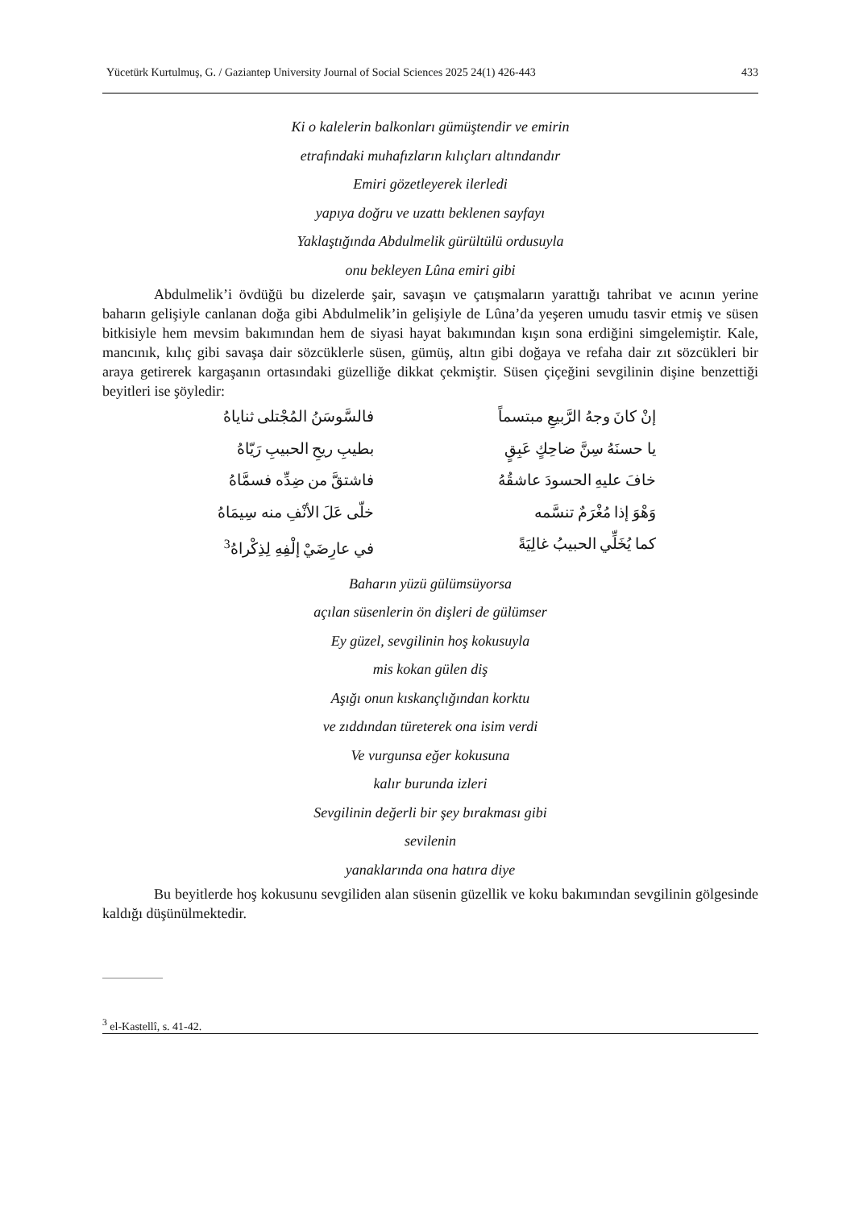Yücetürk Kurtulmuş, G. / Gaziantep University Journal of Social Sciences 2025 24(1) 426-443 433
Ki o kalelerin balkonları gümüştendir ve emirin
etrafındaki muhafızların kılıçları altındandır
Emiri gözetleyerek ilerledi
yapıya doğru ve uzattı beklenen sayfayı
Yaklaştığında Abdulmelik gürültülü ordusuyla
onu bekleyen Lûna emiri gibi
Abdulmelik’i övdüğü bu dizelerde şair, savaşın ve çatışmaların yarattığı tahribat ve acının yerine baharın gelişiyle canlanan doğa gibi Abdulmelik’in gelişiyle de Lûna’da yeşeren umudu tasvir etmiş ve süsen bitkisiyle hem mevsim bakımından hem de siyasi hayat bakımından kışın sona erdiğini simgelemiştir. Kale, mancınık, kılıç gibi savaşa dair sözcüklerle süsen, gümüş, altın gibi doğaya ve refaha dair zıt sözcükleri bir araya getirerek kargaşanın ortasındaki güzelliğe dikkat çekmiştir. Süsen çiçeğini sevgilinin dişine benzettiği beyitleri ise şöyledir:
إنْ كانَ وجهُ الرَّبيعِ مبتسماً
فالسَّوسَنُ المُجْتلى ثناياهُ
يا حسنَهُ سِنَّ ضاحِكٍ عَبِقٍ
بطيبِ ريحِ الحبيبِ رَيّاهُ
خافَ عليهِ الحسودَ عاشقُهُ
فاشتقَّ من ضِدِّه فسمَّاهُ
وَهْوَ إذا مُغْرَمٌ تنسَّمه
خلّى عَلَ الأنْفِ منه سِيمَاهُ
كما يُخَلِّي الحبيبُ غالِيَةً
في عارِضَيْ إلْفِهِ لِذِكْراهُ<sup>3</sup>
Baharın yüzü gülümsüyorsa
açılan süsenlerin ön dişleri de gülümser
Ey güzel, sevgilinin hoş kokusuyla
mis kokan gülen diş
Aşığı onun kıskançlığından korktu
ve zıddından türeterek ona isim verdi
Ve vurgunsa eğer kokusuna
kalır burunda izleri
Sevgilinin değerli bir şey bırakması gibi
sevilenin
yanaklarında ona hatıra diye
Bu beyitlerde hoş kokusunu sevgiliden alan süsenin güzellik ve koku bakımından sevgilinin gölgesinde kaldığı düşünülmektedir.
<sup>3</sup> el-Kastellî, s. 41-42.